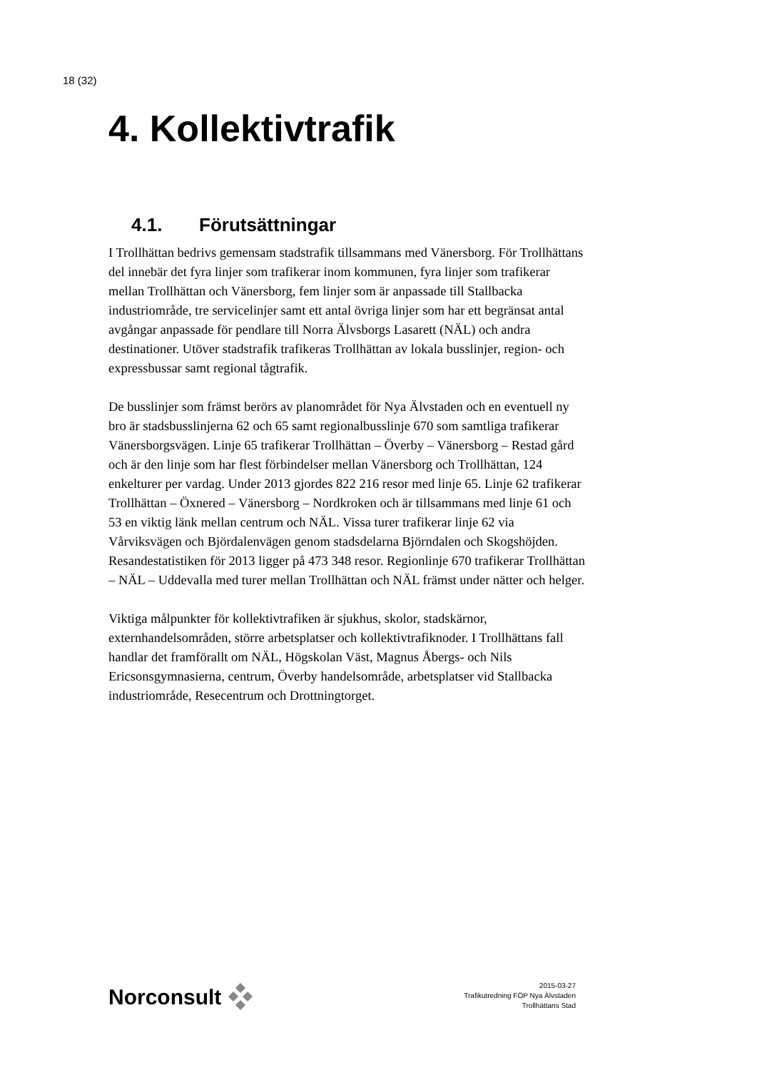18 (32)
4. Kollektivtrafik
4.1. Förutsättningar
I Trollhättan bedrivs gemensam stadstrafik tillsammans med Vänersborg. För Trollhättans del innebär det fyra linjer som trafikerar inom kommunen, fyra linjer som trafikerar mellan Trollhättan och Vänersborg, fem linjer som är anpassade till Stallbacka industriområde, tre servicelinjer samt ett antal övriga linjer som har ett begränsat antal avgångar anpassade för pendlare till Norra Älvsborgs Lasarett (NÄL) och andra destinationer. Utöver stadstrafik trafikeras Trollhättan av lokala busslinjer, region- och expressbussar samt regional tågtrafik.
De busslinjer som främst berörs av planområdet för Nya Älvstaden och en eventuell ny bro är stadsbusslinjerna 62 och 65 samt regionalbusslinje 670 som samtliga trafikerar Vänersborgsvägen. Linje 65 trafikerar Trollhättan – Överby – Vänersborg – Restad gård och är den linje som har flest förbindelser mellan Vänersborg och Trollhättan, 124 enkelturer per vardag. Under 2013 gjordes 822 216 resor med linje 65. Linje 62 trafikerar Trollhättan – Öxnered – Vänersborg – Nordkroken och är tillsammans med linje 61 och 53 en viktig länk mellan centrum och NÄL. Vissa turer trafikerar linje 62 via Vårviksvägen och Björdalenvägen genom stadsdelarna Björndalen och Skogshöjden. Resandestatistiken för 2013 ligger på 473 348 resor. Regionlinje 670 trafikerar Trollhättan – NÄL – Uddevalla med turer mellan Trollhättan och NÄL främst under nätter och helger.
Viktiga målpunkter för kollektivtrafiken är sjukhus, skolor, stadskärnor, externhandelsområden, större arbetsplatser och kollektivtrafiknoder. I Trollhättans fall handlar det framförallt om NÄL, Högskolan Väst, Magnus Åbergs- och Nils Ericsonsgymnasierna, centrum, Överby handelsområde, arbetsplatser vid Stallbacka industriområde, Resecentrum och Drottningtorget.
Norconsult
2015-03-27
Trafikutredning FÖP Nya Älvstaden
Trollhättans Stad